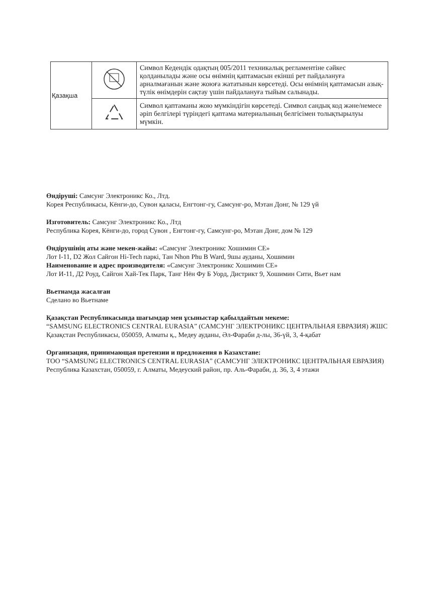| Қазақша | | Символ Кедендік одақтың 005/2011 техникалық регламентіне сәйкес қолданылады және осы өнімнің қаптамасын екінші рет пайдалануға арналмағанын және жоюға жататынын көрсетеді. Осы өнімнің қаптамасын азық-түлік өнімдерін сақтау үшін пайдалануға тыйым салынады. |
| | | Символ қаптаманы жою мүмкіндігін көрсетеді. Символ сандық код және/немесе әріп белгілері түріндегі қаптама материалының белгісімен толықтырылуы мүмкін. |
Өндіруші: Самсунг Электроникс Ко., Лтд.
Корея Республикасы, Кёнги-до, Сувон қаласы, Енгтонг-гу, Самсунг-ро, Мэтан Донг, № 129 үй
Изготовитель: Самсунг Электроникс Ко., Лтд
Республика Корея, Кёнги-до, город Сувон , Енгтонг-гу, Самсунг-ро, Мэтан Донг, дом № 129
Өндірушінің аты және мекен-жайы: «Самсунг Электроникс Хошимин CE»
Лот I-11, D2 Жол Сайгон Hi-Tech паркі, Тан Nhon Phu B Ward, 9шы ауданы, Хошимин
Наименование и адрес производителя: «Самсунг Электроникс Хошимин CE»
Лот И-11, Д2 Роуд, Сайгон Хай-Тек Парк, Танг Нён Фу Б Уорд, Дистрикт 9, Хошимин Сити, Вьет нам
Вьетнамда жасалған
Сделано во Вьетнаме
Қазақстан Республикасында шағымдар мен ұсыныстар қабылдайтын мекеме:
“SAMSUNG ELECTRONICS CENTRAL EURASIA” (САМСУНГ ЭЛЕКТРОНИКС ЦЕНТРАЛЬНАЯ ЕВРАЗИЯ) ЖШС
Қазақстан Республикасы, 050059, Алматы қ., Медеу ауданы, Әл-Фараби д-лы, 36-үй, 3, 4-қабат
Организация, принимающая претензии и предложения в Казахстане:
ТОО “SAMSUNG ELECTRONICS CENTRAL EURASIA” (САМСУНГ ЭЛЕКТРОНИКС ЦЕНТРАЛЬНАЯ ЕВРАЗИЯ)
Республика Казахстан, 050059, г. Алматы, Медеуский район, пр. Аль-Фараби, д. 36, 3, 4 этажи